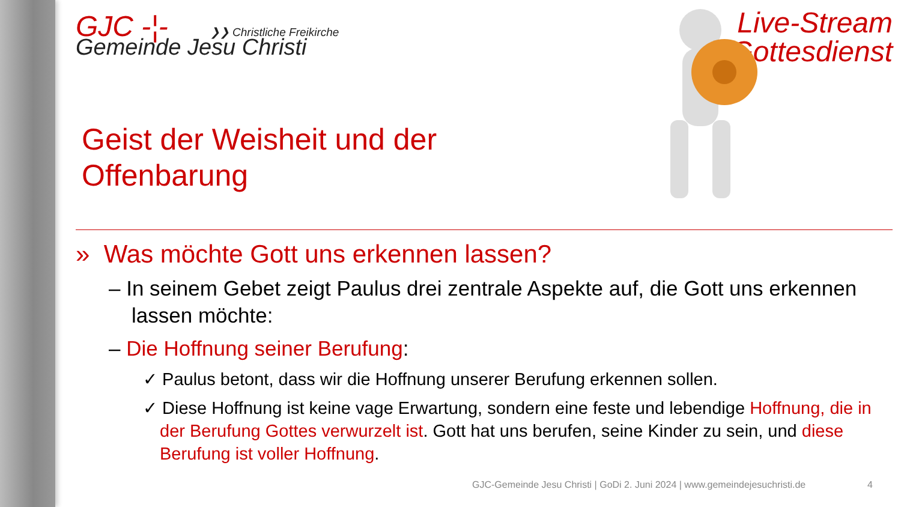GJC -¦- ❯❯ Christliche Freikirche
Gemeinde Jesu Christi
Live-Stream
Gottesdienst
Geist der Weisheit und der
Offenbarung
» Was möchte Gott uns erkennen lassen?
– In seinem Gebet zeigt Paulus drei zentrale Aspekte auf, die Gott uns erkennen lassen möchte:
– Die Hoffnung seiner Berufung:
✓ Paulus betont, dass wir die Hoffnung unserer Berufung erkennen sollen.
✓ Diese Hoffnung ist keine vage Erwartung, sondern eine feste und lebendige Hoffnung, die in der Berufung Gottes verwurzelt ist. Gott hat uns berufen, seine Kinder zu sein, und diese Berufung ist voller Hoffnung.
GJC-Gemeinde Jesu Christi | GoDi 2. Juni 2024 | www.gemeindejesuchristi.de
4